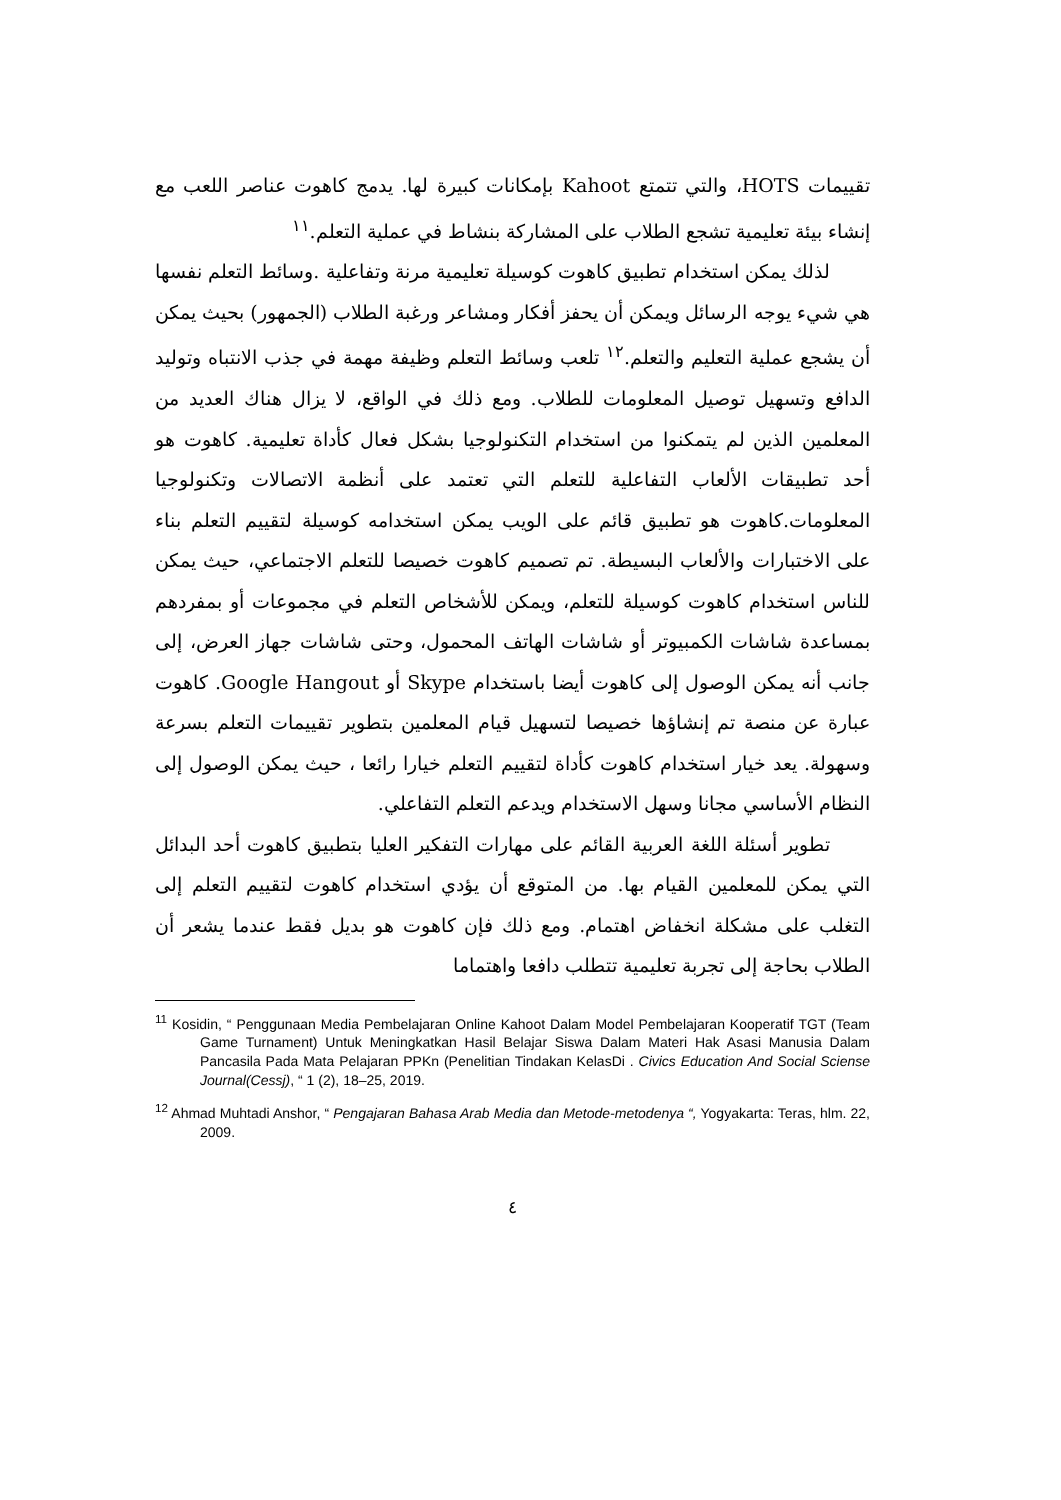تقييمات HOTS، والتي تتمتع Kahoot بإمكانات كبيرة لها. يدمج كاهوت عناصر اللعب مع إنشاء بيئة تعليمية تشجع الطلاب على المشاركة بنشاط في عملية التعلم.<sup>١١</sup>
لذلك يمكن استخدام تطبيق كاهوت كوسيلة تعليمية مرنة وتفاعلية .وسائط التعلم نفسها هي شيء يوجه الرسائل ويمكن أن يحفز أفكار ومشاعر ورغبة الطلاب (الجمهور) بحيث يمكن أن يشجع عملية التعليم والتعلم.<sup>١٢</sup> تلعب وسائط التعلم وظيفة مهمة في جذب الانتباه وتوليد الدافع وتسهيل توصيل المعلومات للطلاب. ومع ذلك في الواقع، لا يزال هناك العديد من المعلمين الذين لم يتمكنوا من استخدام التكنولوجيا بشكل فعال كأداة تعليمية. كاهوت هو أحد تطبيقات الألعاب التفاعلية للتعلم التي تعتمد على أنظمة الاتصالات وتكنولوجيا المعلومات.كاهوت هو تطبيق قائم على الويب يمكن استخدامه كوسيلة لتقييم التعلم بناء على الاختبارات والألعاب البسيطة. تم تصميم كاهوت خصيصا للتعلم الاجتماعي، حيث يمكن للناس استخدام كاهوت كوسيلة للتعلم، ويمكن للأشخاص التعلم في مجموعات أو بمفردهم بمساعدة شاشات الكمبيوتر أو شاشات الهاتف المحمول، وحتى شاشات جهاز العرض، إلى جانب أنه يمكن الوصول إلى كاهوت أيضا باستخدام Skype أو Google Hangout. كاهوت عبارة عن منصة تم إنشاؤها خصيصا لتسهيل قيام المعلمين بتطوير تقييمات التعلم بسرعة وسهولة. يعد خيار استخدام كاهوت كأداة لتقييم التعلم خيارا رائعا ، حيث يمكن الوصول إلى النظام الأساسي مجانا وسهل الاستخدام ويدعم التعلم التفاعلي.
تطوير أسئلة اللغة العربية القائم على مهارات التفكير العليا بتطبيق كاهوت أحد البدائل التي يمكن للمعلمين القيام بها. من المتوقع أن يؤدي استخدام كاهوت لتقييم التعلم إلى التغلب على مشكلة انخفاض اهتمام. ومع ذلك فإن كاهوت هو بديل فقط عندما يشعر أن الطلاب بحاجة إلى تجربة تعليمية تتطلب دافعا واهتماما
<sup>11</sup> Kosidin, “ Penggunaan Media Pembelajaran Online Kahoot Dalam Model Pembelajaran Kooperatif TGT (Team Game Turnament) Untuk Meningkatkan Hasil Belajar Siswa Dalam Materi Hak Asasi Manusia Dalam Pancasila Pada Mata Pelajaran PPKn (Penelitian Tindakan KelasDi . Civics Education And Social Sciense Journal(Cessj), “ 1 (2), 18–25, 2019.
<sup>12</sup> Ahmad Muhtadi Anshor, “ Pengajaran Bahasa Arab Media dan Metode-metodenya “, Yogyakarta: Teras, hlm. 22, 2009.
٤